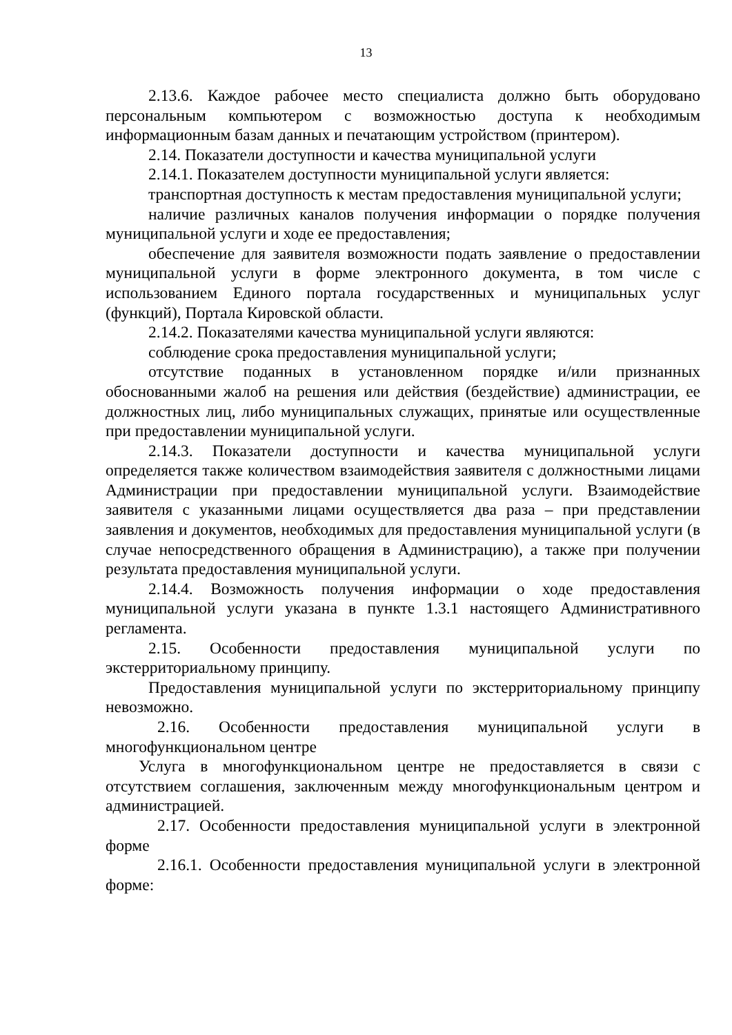13
2.13.6. Каждое рабочее место специалиста должно быть оборудовано персональным компьютером с возможностью доступа к необходимым информационным базам данных и печатающим устройством (принтером).
2.14. Показатели доступности и качества муниципальной услуги
2.14.1. Показателем доступности муниципальной услуги является:
транспортная доступность к местам предоставления муниципальной услуги;
наличие различных каналов получения информации о порядке получения муниципальной услуги и ходе ее предоставления;
обеспечение для заявителя возможности подать заявление о предоставлении муниципальной услуги в форме электронного документа, в том числе с использованием Единого портала государственных и муниципальных услуг (функций), Портала Кировской области.
2.14.2. Показателями качества муниципальной услуги являются:
соблюдение срока предоставления муниципальной услуги;
отсутствие поданных в установленном порядке и/или признанных обоснованными жалоб на решения или действия (бездействие) администрации, ее должностных лиц, либо муниципальных служащих, принятые или осуществленные при предоставлении муниципальной услуги.
2.14.3. Показатели доступности и качества муниципальной услуги определяется также количеством взаимодействия заявителя с должностными лицами Администрации при предоставлении муниципальной услуги. Взаимодействие заявителя с указанными лицами осуществляется два раза – при представлении заявления и документов, необходимых для предоставления муниципальной услуги (в случае непосредственного обращения в Администрацию), а также при получении результата предоставления муниципальной услуги.
2.14.4. Возможность получения информации о ходе предоставления муниципальной услуги указана в пункте 1.3.1 настоящего Административного регламента.
2.15. Особенности предоставления муниципальной услуги по экстерриториальному принципу.
Предоставления муниципальной услуги по экстерриториальному принципу невозможно.
2.16. Особенности предоставления муниципальной услуги в многофункциональном центре
Услуга в многофункциональном центре не предоставляется в связи с отсутствием соглашения, заключенным между многофункциональным центром и администрацией.
2.17. Особенности предоставления муниципальной услуги в электронной форме
2.16.1. Особенности предоставления муниципальной услуги в электронной форме: